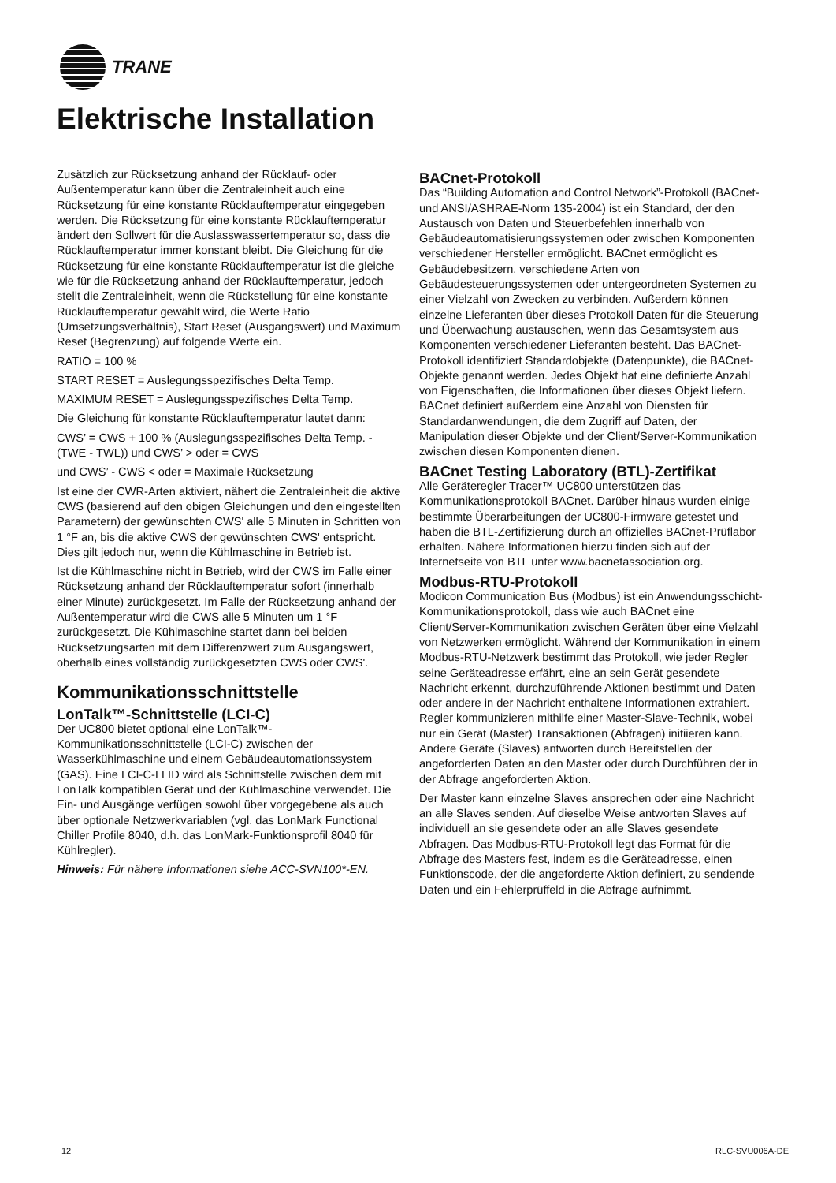TRANE
Elektrische Installation
Zusätzlich zur Rücksetzung anhand der Rücklauf- oder Außentemperatur kann über die Zentraleinheit auch eine Rücksetzung für eine konstante Rücklauftemperatur eingegeben werden. Die Rücksetzung für eine konstante Rücklauftemperatur ändert den Sollwert für die Auslasswassertemperatur so, dass die Rücklauftemperatur immer konstant bleibt. Die Gleichung für die Rücksetzung für eine konstante Rücklauftemperatur ist die gleiche wie für die Rücksetzung anhand der Rücklauftemperatur, jedoch stellt die Zentraleinheit, wenn die Rückstellung für eine konstante Rücklauftemperatur gewählt wird, die Werte Ratio (Umsetzungsverhältnis), Start Reset (Ausgangswert) und Maximum Reset (Begrenzung) auf folgende Werte ein.
RATIO = 100 %
START RESET = Auslegungsspezifisches Delta Temp.
MAXIMUM RESET = Auslegungsspezifisches Delta Temp.
Die Gleichung für konstante Rücklauftemperatur lautet dann:
CWS’ = CWS + 100 % (Auslegungsspezifisches Delta Temp. - (TWE - TWL)) und CWS’ > oder = CWS
und CWS’ - CWS < oder = Maximale Rücksetzung
Ist eine der CWR-Arten aktiviert, nähert die Zentraleinheit die aktive CWS (basierend auf den obigen Gleichungen und den eingestellten Parametern) der gewünschten CWS' alle 5 Minuten in Schritten von 1 °F an, bis die aktive CWS der gewünschten CWS' entspricht. Dies gilt jedoch nur, wenn die Kühlmaschine in Betrieb ist.
Ist die Kühlmaschine nicht in Betrieb, wird der CWS im Falle einer Rücksetzung anhand der Rücklauftemperatur sofort (innerhalb einer Minute) zurückgesetzt. Im Falle der Rücksetzung anhand der Außentemperatur wird die CWS alle 5 Minuten um 1 °F zurückgesetzt. Die Kühlmaschine startet dann bei beiden Rücksetzungsarten mit dem Differenzwert zum Ausgangswert, oberhalb eines vollständig zurückgesetzten CWS oder CWS'.
Kommunikationsschnittstelle
LonTalk™-Schnittstelle (LCI-C)
Der UC800 bietet optional eine LonTalk™-Kommunikationsschnittstelle (LCI-C) zwischen der Wasserkühlmaschine und einem Gebäudeautomationssystem (GAS). Eine LCI-C-LLID wird als Schnittstelle zwischen dem mit LonTalk kompatiblen Gerät und der Kühlmaschine verwendet. Die Ein- und Ausgänge verfügen sowohl über vorgegebene als auch über optionale Netzwerkvariablen (vgl. das LonMark Functional Chiller Profile 8040, d.h. das LonMark-Funktionsprofil 8040 für Kühlregler).
Hinweis: Für nähere Informationen siehe ACC-SVN100*-EN.
BACnet-Protokoll
Das “Building Automation and Control Network”-Protokoll (BACnet- und ANSI/ASHRAE-Norm 135-2004) ist ein Standard, der den Austausch von Daten und Steuerbefehlen innerhalb von Gebäudeautomatisierungssystemen oder zwischen Komponenten verschiedener Hersteller ermöglicht. BACnet ermöglicht es Gebäudebesitzern, verschiedene Arten von Gebäudesteuerungssystemen oder untergeordneten Systemen zu einer Vielzahl von Zwecken zu verbinden. Außerdem können einzelne Lieferanten über dieses Protokoll Daten für die Steuerung und Überwachung austauschen, wenn das Gesamtsystem aus Komponenten verschiedener Lieferanten besteht. Das BACnet-Protokoll identifiziert Standardobjekte (Datenpunkte), die BACnet-Objekte genannt werden. Jedes Objekt hat eine definierte Anzahl von Eigenschaften, die Informationen über dieses Objekt liefern. BACnet definiert außerdem eine Anzahl von Diensten für Standardanwendungen, die dem Zugriff auf Daten, der Manipulation dieser Objekte und der Client/Server-Kommunikation zwischen diesen Komponenten dienen.
BACnet Testing Laboratory (BTL)-Zertifikat
Alle Geräteregler Tracer™ UC800 unterstützen das Kommunikationsprotokoll BACnet. Darüber hinaus wurden einige bestimmte Überarbeitungen der UC800-Firmware getestet und haben die BTL-Zertifizierung durch an offizielles BACnet-Prüflabor erhalten. Nähere Informationen hierzu finden sich auf der Internetseite von BTL unter www.bacnetassociation.org.
Modbus-RTU-Protokoll
Modicon Communication Bus (Modbus) ist ein Anwendungsschicht-Kommunikationsprotokoll, dass wie auch BACnet eine Client/Server-Kommunikation zwischen Geräten über eine Vielzahl von Netzwerken ermöglicht. Während der Kommunikation in einem Modbus-RTU-Netzwerk bestimmt das Protokoll, wie jeder Regler seine Geräteadresse erfährt, eine an sein Gerät gesendete Nachricht erkennt, durchzuführende Aktionen bestimmt und Daten oder andere in der Nachricht enthaltene Informationen extrahiert. Regler kommunizieren mithilfe einer Master-Slave-Technik, wobei nur ein Gerät (Master) Transaktionen (Abfragen) initiieren kann. Andere Geräte (Slaves) antworten durch Bereitstellen der angeforderten Daten an den Master oder durch Durchführen der in der Abfrage angeforderten Aktion.
Der Master kann einzelne Slaves ansprechen oder eine Nachricht an alle Slaves senden. Auf dieselbe Weise antworten Slaves auf individuell an sie gesendete oder an alle Slaves gesendete Abfragen. Das Modbus-RTU-Protokoll legt das Format für die Abfrage des Masters fest, indem es die Geräteadresse, einen Funktionscode, der die angeforderte Aktion definiert, zu sendende Daten und ein Fehlerprüffeld in die Abfrage aufnimmt.
12 RLC-SVU006A-DE